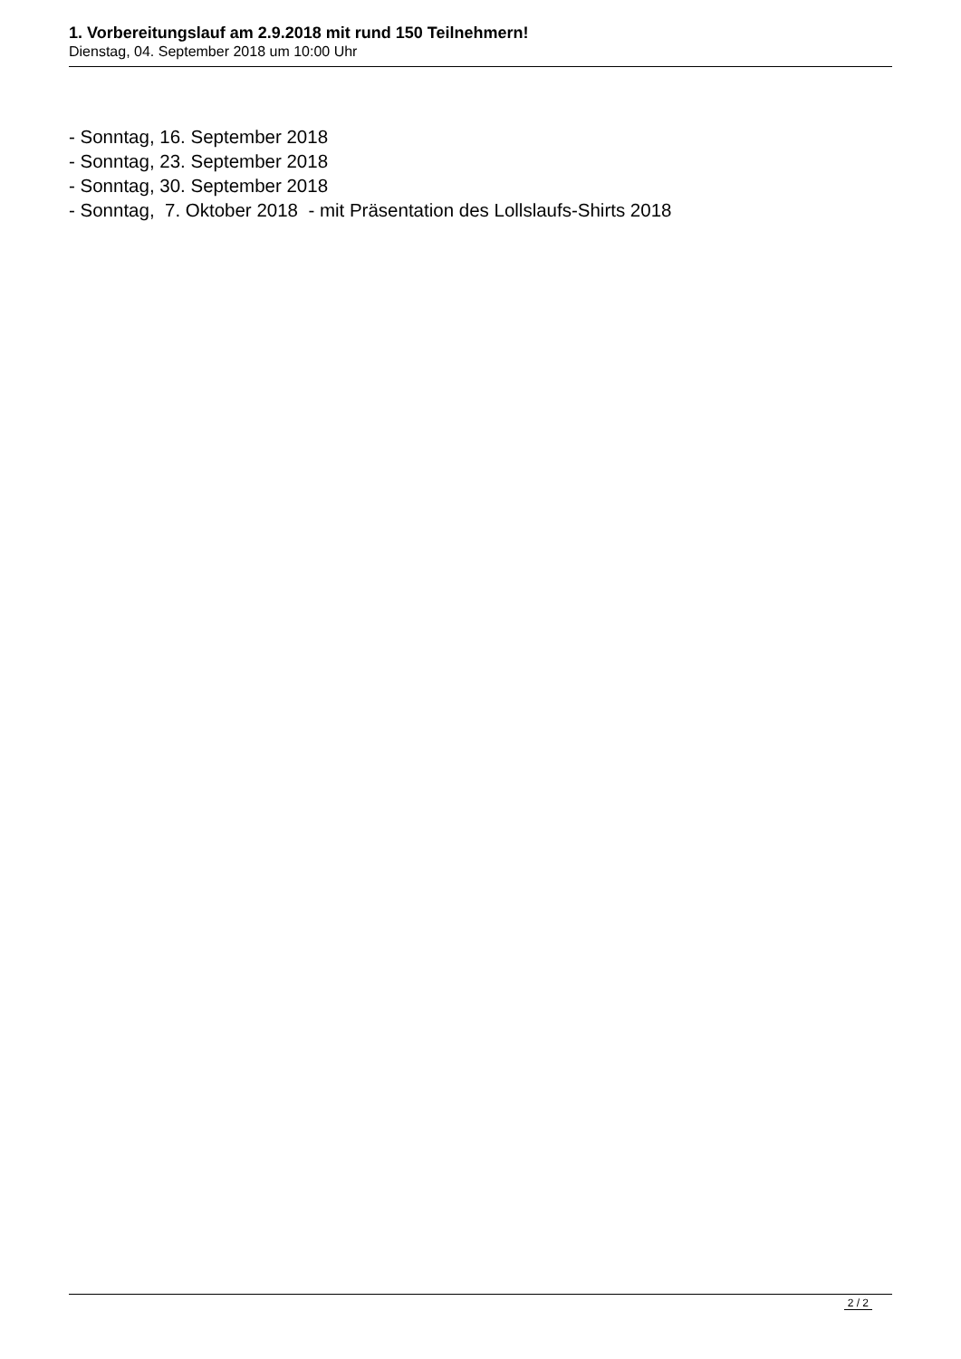1. Vorbereitungslauf am 2.9.2018 mit rund 150 Teilnehmern!
Dienstag, 04. September 2018 um 10:00 Uhr
- Sonntag, 16. September 2018 - Sonntag, 23. September 2018 - Sonntag, 30. September 2018 - Sonntag, 7. Oktober 2018 - mit Präsentation des Lollslaufs-Shirts 2018
2 / 2